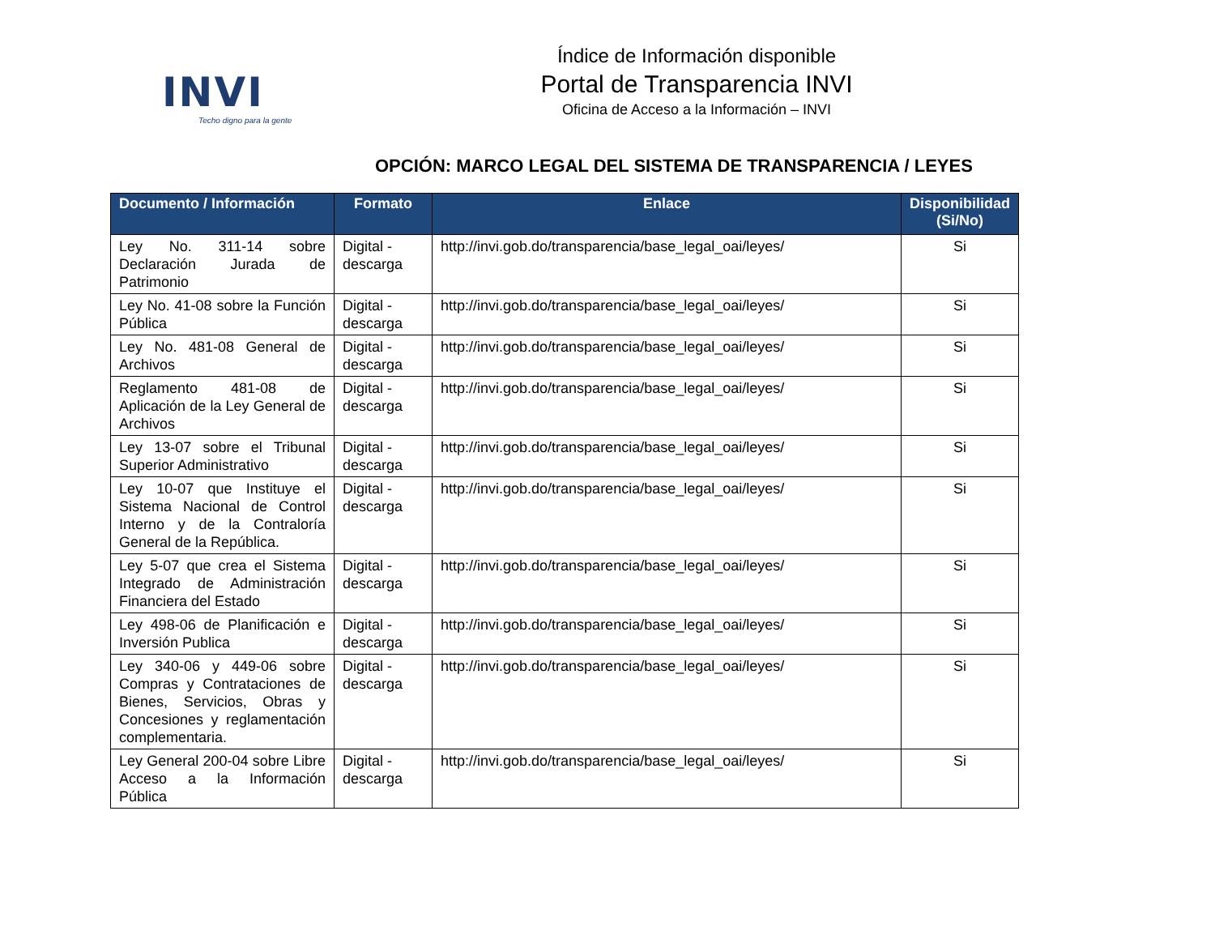INVI
Techo digno para la gente
Índice de Información disponible
Portal de Transparencia INVI
Oficina de Acceso a la Información – INVI
OPCIÓN: MARCO LEGAL DEL SISTEMA DE TRANSPARENCIA / LEYES
| Documento / Información | Formato | Enlace | Disponibilidad (Si/No) |
| --- | --- | --- | --- |
| Ley No. 311-14 sobre Declaración Jurada de Patrimonio | Digital - descarga | http://invi.gob.do/transparencia/base_legal_oai/leyes/ | Si |
| Ley No. 41-08 sobre la Función Pública | Digital - descarga | http://invi.gob.do/transparencia/base_legal_oai/leyes/ | Si |
| Ley No. 481-08 General de Archivos | Digital - descarga | http://invi.gob.do/transparencia/base_legal_oai/leyes/ | Si |
| Reglamento 481-08 de Aplicación de la Ley General de Archivos | Digital - descarga | http://invi.gob.do/transparencia/base_legal_oai/leyes/ | Si |
| Ley 13-07 sobre el Tribunal Superior Administrativo | Digital - descarga | http://invi.gob.do/transparencia/base_legal_oai/leyes/ | Si |
| Ley 10-07 que Instituye el Sistema Nacional de Control Interno y de la Contraloría General de la República. | Digital - descarga | http://invi.gob.do/transparencia/base_legal_oai/leyes/ | Si |
| Ley 5-07 que crea el Sistema Integrado de Administración Financiera del Estado | Digital - descarga | http://invi.gob.do/transparencia/base_legal_oai/leyes/ | Si |
| Ley 498-06 de Planificación e Inversión Publica | Digital - descarga | http://invi.gob.do/transparencia/base_legal_oai/leyes/ | Si |
| Ley 340-06 y 449-06 sobre Compras y Contrataciones de Bienes, Servicios, Obras y Concesiones y reglamentación complementaria. | Digital - descarga | http://invi.gob.do/transparencia/base_legal_oai/leyes/ | Si |
| Ley General 200-04 sobre Libre Acceso a la Información Pública | Digital - descarga | http://invi.gob.do/transparencia/base_legal_oai/leyes/ | Si |